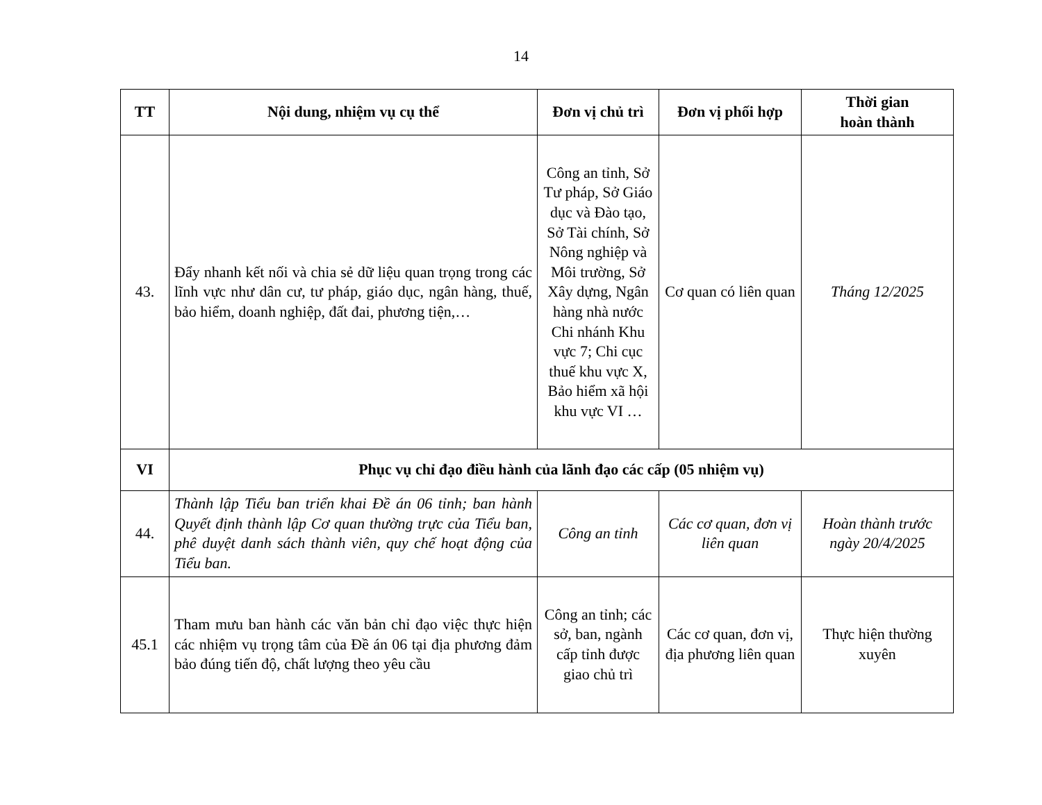14
| TT | Nội dung, nhiệm vụ cụ thể | Đơn vị chủ trì | Đơn vị phối hợp | Thời gian hoàn thành |
| --- | --- | --- | --- | --- |
| 43. | Đẩy nhanh kết nối và chia sẻ dữ liệu quan trọng trong các lĩnh vực như dân cư, tư pháp, giáo dục, ngân hàng, thuế, bảo hiểm, doanh nghiệp, đất đai, phương tiện,… | Công an tỉnh, Sở Tư pháp, Sở Giáo dục và Đào tạo, Sở Tài chính, Sở Nông nghiệp và Môi trường, Sở Xây dựng, Ngân hàng nhà nước Chi nhánh Khu vực 7; Chi cục thuế khu vực X, Bảo hiểm xã hội khu vực VI … | Cơ quan có liên quan | Tháng 12/2025 |
| VI | Phục vụ chỉ đạo điều hành của lãnh đạo các cấp (05 nhiệm vụ) | | | |
| 44. | Thành lập Tiểu ban triển khai Đề án 06 tỉnh; ban hành Quyết định thành lập Cơ quan thường trực của Tiểu ban, phê duyệt danh sách thành viên, quy chế hoạt động của Tiểu ban. | Công an tỉnh | Các cơ quan, đơn vị liên quan | Hoàn thành trước ngày 20/4/2025 |
| 45.1 | Tham mưu ban hành các văn bản chỉ đạo việc thực hiện các nhiệm vụ trọng tâm của Đề án 06 tại địa phương đảm bảo đúng tiến độ, chất lượng theo yêu cầu | Công an tỉnh; các sở, ban, ngành cấp tỉnh được giao chủ trì | Các cơ quan, đơn vị, địa phương liên quan | Thực hiện thường xuyên |